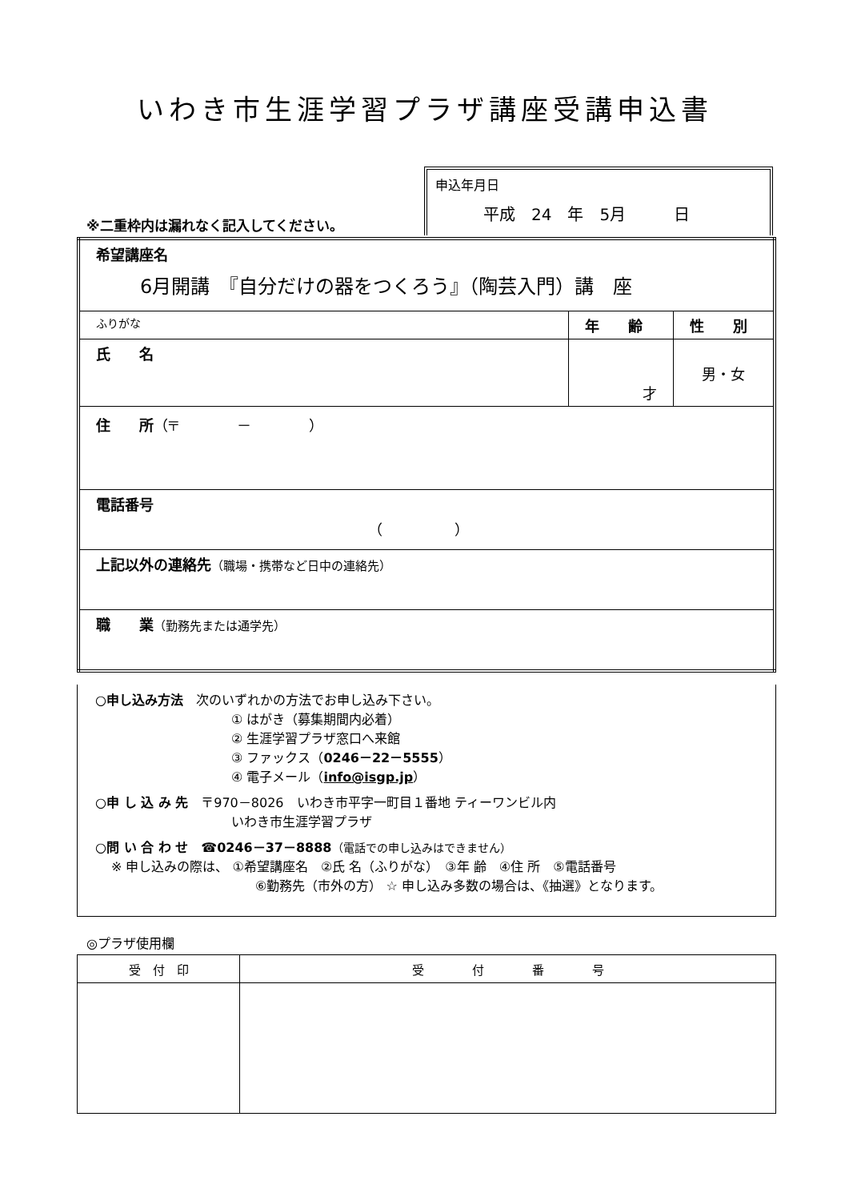いわき市生涯学習プラザ講座受講申込書
※二重枠内は漏れなく記入してください。
申込年月日
平成　24　年　5月　　　日
| 希望講座名 6月開講 『自分だけの器をつくろう』（陶芸入門）講 座 | | |
| ふりがな | 年 齢 | 性 別 |
| 氏 名 | 才 | 男・女 |
| 住 所 （〒 － ） | | |
| 電話番号 （ ） | | |
| 上記以外の連絡先 （職場・携帯など日中の連絡先） | | |
| 職 業 （勤務先または通学先） | | |
○申し込み方法　次のいずれかの方法でお申し込み下さい。
① はがき（募集期間内必着）
② 生涯学習プラザ窓口へ来館
③ ファックス（0246－22－5555）
④ 電子メール（info@isgp.jp）
○申 し 込 み 先　〒970－8026　いわき市平字一町目１番地 ティーワンビル内
いわき市生涯学習プラザ
○問 い 合 わ せ　☎0246－37－8888（電話での申し込みはできません）
※ 申し込みの際は、 ①希望講座名　②氏 名（ふりがな）　③年 齢　④住 所　⑤電話番号
⑥勤務先（市外の方） ☆ 申し込み多数の場合は、《抽選》となります。
◎プラザ使用欄
| 受 付 印 | 受 付 番 号 |
| --- | --- |